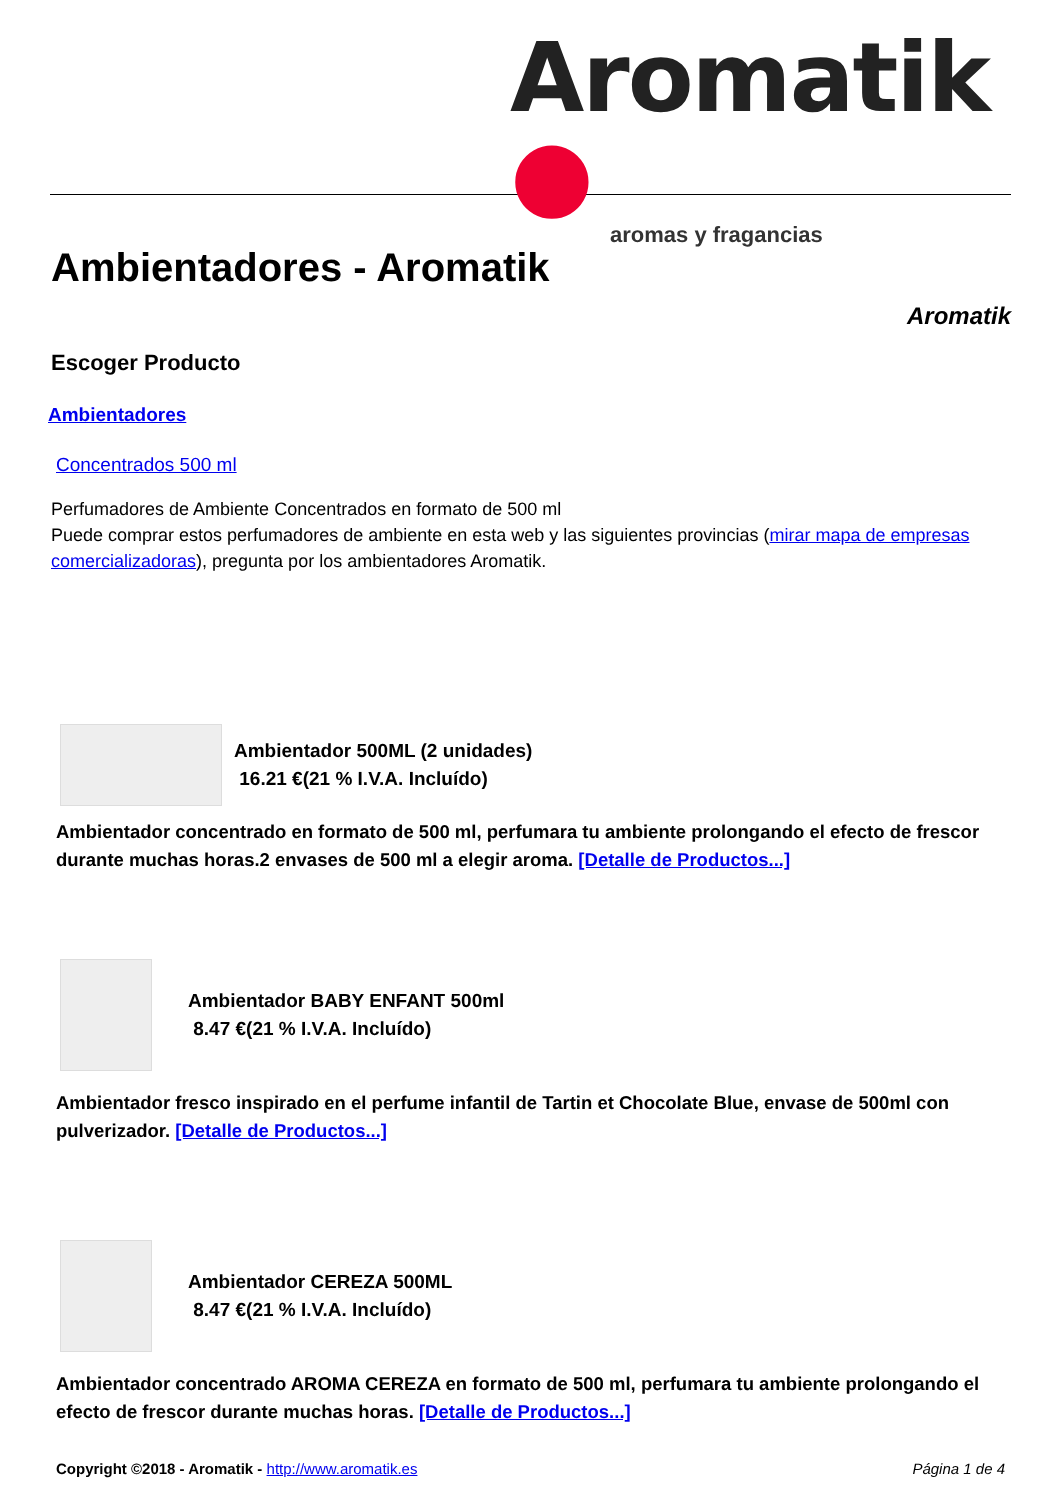Aromatik ●
aromas y fragancias
Ambientadores - Aromatik
Aromatik
Escoger Producto
Ambientadores
Concentrados 500 ml
Perfumadores de Ambiente Concentrados en formato de 500 ml
Puede comprar estos perfumadores de ambiente en esta web y las siguientes provincias (mirar mapa de empresas comercializadoras), pregunta por los ambientadores Aromatik.
Ambientador 500ML (2 unidades)
16.21 €(21 % I.V.A. Incluído)
Ambientador concentrado en formato de 500 ml, perfumara tu ambiente prolongando el efecto de frescor durante muchas horas.2 envases de 500 ml a elegir aroma. [Detalle de Productos...]
Ambientador BABY ENFANT 500ml
8.47 €(21 % I.V.A. Incluído)
Ambientador fresco inspirado en el perfume infantil de Tartin et Chocolate Blue, envase de 500ml con pulverizador. [Detalle de Productos...]
Ambientador CEREZA 500ML
8.47 €(21 % I.V.A. Incluído)
Ambientador concentrado AROMA CEREZA en formato de 500 ml, perfumara tu ambiente prolongando el efecto de frescor durante muchas horas. [Detalle de Productos...]
Copyright ©2018 - Aromatik - http://www.aromatik.es
Página 1 de 4